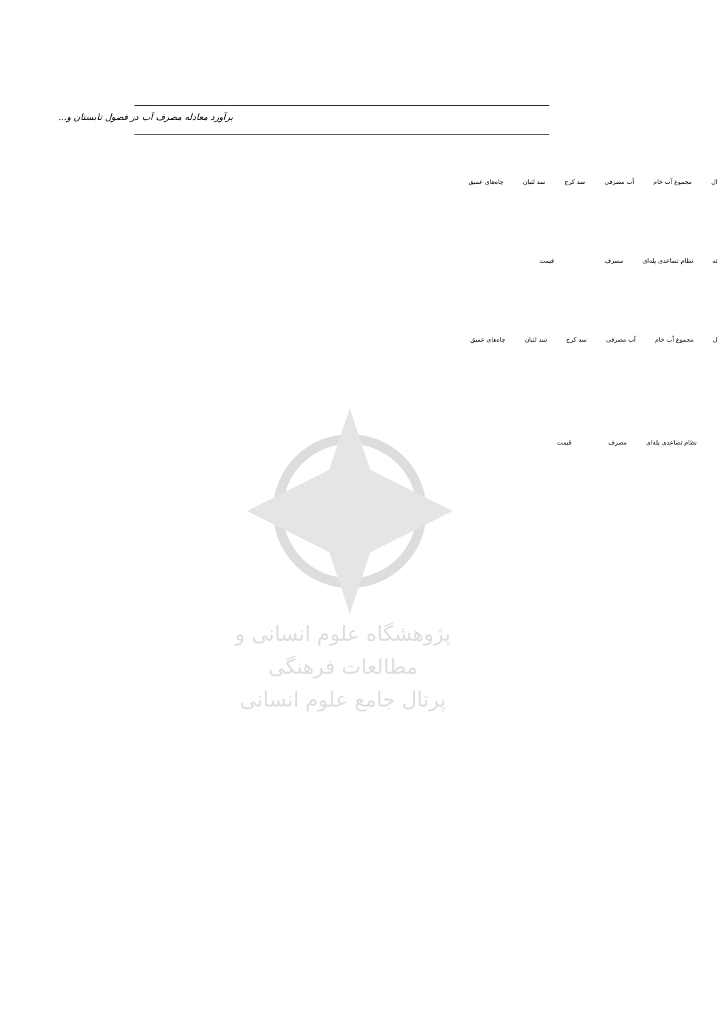برآورد معادله مصرف آب در فصول تابستان و...
| ال | مجموع آب خام | آب مصرفی | سد کرج | سد لتیان | چاه‌های عمیق |
| ته | نظام تصاعدی پله‌ای | مصرف | قیمت |
| ل | مجموع آب خام | آب مصرفی | سد کرج | سد لتیان | چاه‌های عمیق |
| نظام تصاعدی پله‌ای | مصرف | قیمت |
پژوهشگاه علوم انسانی و مطالعات فرهنگی
پرتال جامع علوم انسانی